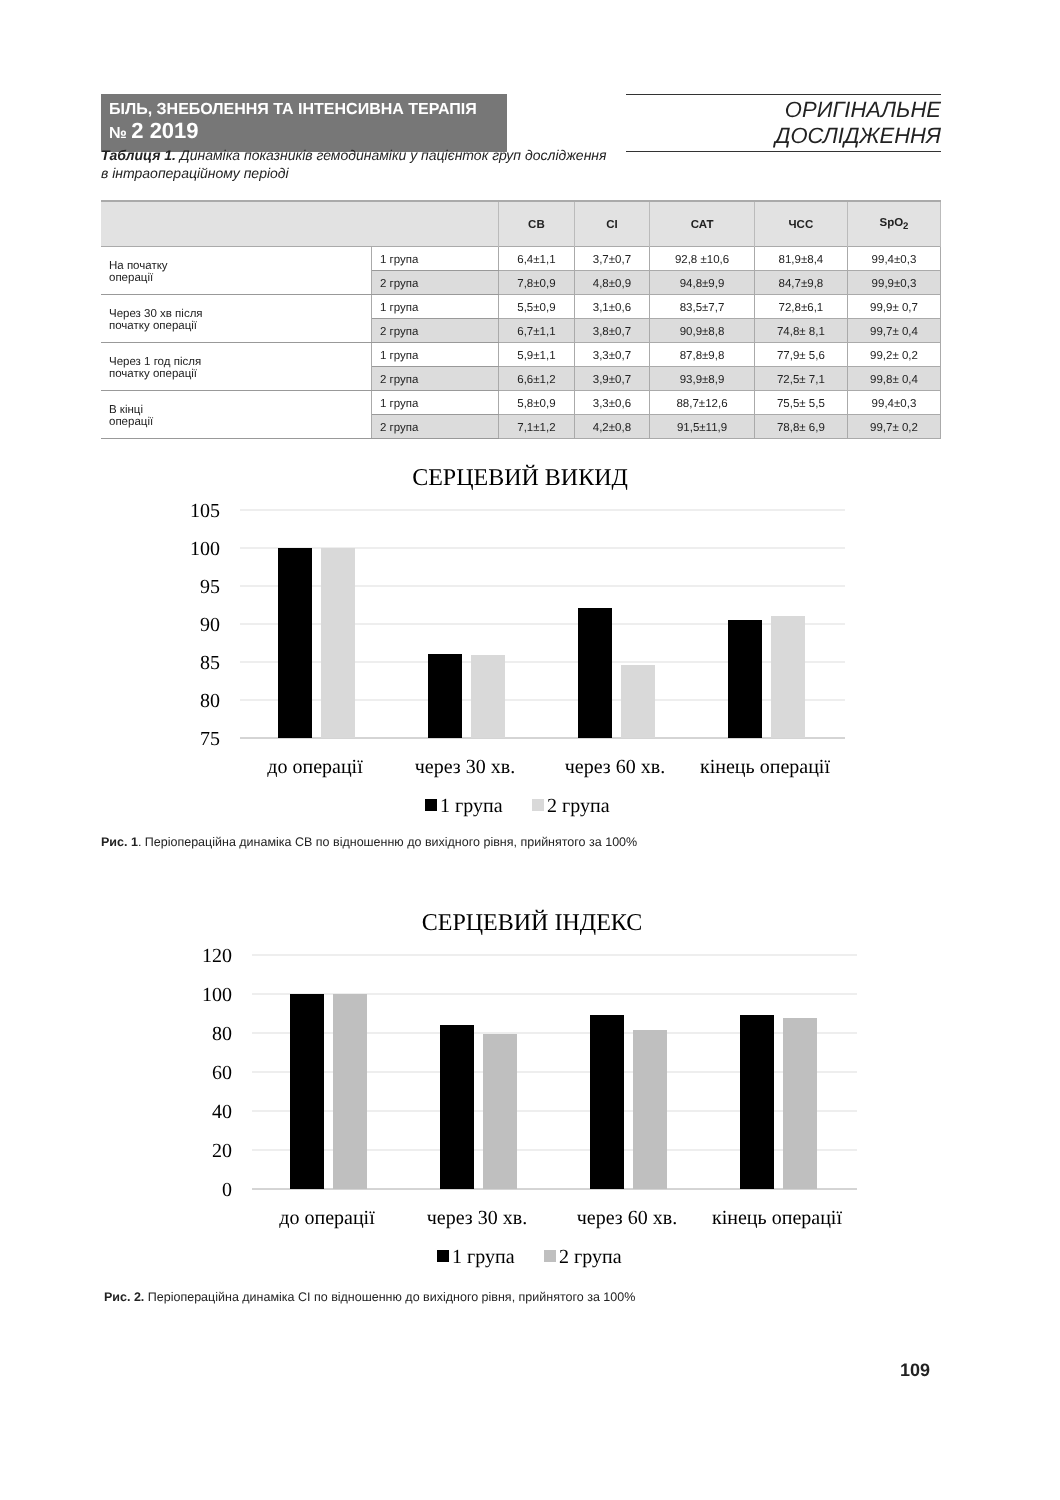БІЛЬ, ЗНЕБОЛЕННЯ ТА ІНТЕНСИВНА ТЕРАПІЯ № 2 2019
ОРИГІНАЛЬНЕ ДОСЛІДЖЕННЯ
Таблиця 1. Динаміка показників гемодинаміки у пацієнток груп дослідження
в інтраопераційному періоді
| | | СВ | СІ | САТ | ЧСС | SpO<sub>2</sub> |
| --- | --- | --- | --- | --- | --- | --- |
| На початку операції | 1 група | 6,4±1,1 | 3,7±0,7 | 92,8 ±10,6 | 81,9±8,4 | 99,4±0,3 |
| | 2 група | 7,8±0,9 | 4,8±0,9 | 94,8±9,9 | 84,7±9,8 | 99,9±0,3 |
| Через 30 хв після початку операції | 1 група | 5,5±0,9 | 3,1±0,6 | 83,5±7,7 | 72,8±6,1 | 99,9± 0,7 |
| | 2 група | 6,7±1,1 | 3,8±0,7 | 90,9±8,8 | 74,8± 8,1 | 99,7± 0,4 |
| Через 1 год після початку операції | 1 група | 5,9±1,1 | 3,3±0,7 | 87,8±9,8 | 77,9± 5,6 | 99,2± 0,2 |
| | 2 група | 6,6±1,2 | 3,9±0,7 | 93,9±8,9 | 72,5± 7,1 | 99,8± 0,4 |
| В кінці операції | 1 група | 5,8±0,9 | 3,3±0,6 | 88,7±12,6 | 75,5± 5,5 | 99,4±0,3 |
| | 2 група | 7,1±1,2 | 4,2±0,8 | 91,5±11,9 | 78,8± 6,9 | 99,7± 0,2 |
СЕРЦЕВИЙ ВИКИД
105
100
95
90
85
80
75
до операції
через 30 хв.
через 60 хв.
кінець операції
1 група
2 група
Рис. 1. Періопераційна динаміка СВ по відношенню до вихідного рівня, прийнятого за 100%
СЕРЦЕВИЙ ІНДЕКС
120
100
80
60
40
20
0
до операції
через 30 хв.
через 60 хв.
кінець операції
1 група
2 група
Рис. 2. Періопераційна динаміка СІ по відношенню до вихідного рівня, прийнятого за 100%
109